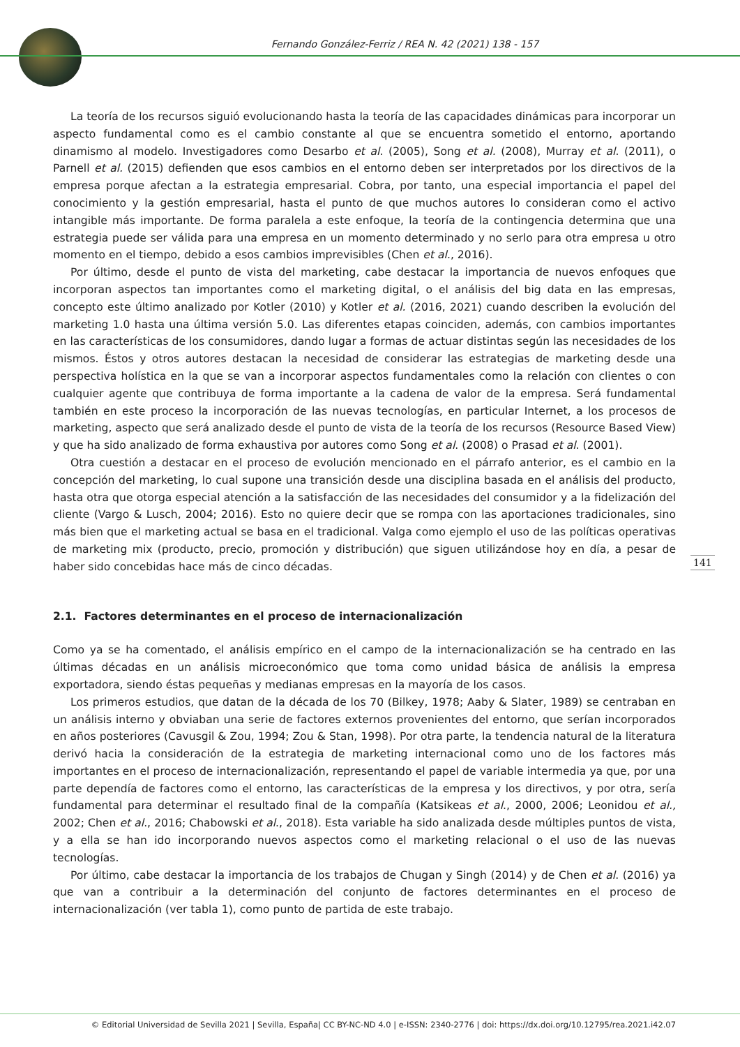Fernando González-Ferriz / REA N. 42 (2021) 138 - 157
La teoría de los recursos siguió evolucionando hasta la teoría de las capacidades dinámicas para incorporar un aspecto fundamental como es el cambio constante al que se encuentra sometido el entorno, aportando dinamismo al modelo. Investigadores como Desarbo et al. (2005), Song et al. (2008), Murray et al. (2011), o Parnell et al. (2015) defienden que esos cambios en el entorno deben ser interpretados por los directivos de la empresa porque afectan a la estrategia empresarial. Cobra, por tanto, una especial importancia el papel del conocimiento y la gestión empresarial, hasta el punto de que muchos autores lo consideran como el activo intangible más importante. De forma paralela a este enfoque, la teoría de la contingencia determina que una estrategia puede ser válida para una empresa en un momento determinado y no serlo para otra empresa u otro momento en el tiempo, debido a esos cambios imprevisibles (Chen et al., 2016).
Por último, desde el punto de vista del marketing, cabe destacar la importancia de nuevos enfoques que incorporan aspectos tan importantes como el marketing digital, o el análisis del big data en las empresas, concepto este último analizado por Kotler (2010) y Kotler et al. (2016, 2021) cuando describen la evolución del marketing 1.0 hasta una última versión 5.0. Las diferentes etapas coinciden, además, con cambios importantes en las características de los consumidores, dando lugar a formas de actuar distintas según las necesidades de los mismos. Éstos y otros autores destacan la necesidad de considerar las estrategias de marketing desde una perspectiva holística en la que se van a incorporar aspectos fundamentales como la relación con clientes o con cualquier agente que contribuya de forma importante a la cadena de valor de la empresa. Será fundamental también en este proceso la incorporación de las nuevas tecnologías, en particular Internet, a los procesos de marketing, aspecto que será analizado desde el punto de vista de la teoría de los recursos (Resource Based View) y que ha sido analizado de forma exhaustiva por autores como Song et al. (2008) o Prasad et al. (2001).
Otra cuestión a destacar en el proceso de evolución mencionado en el párrafo anterior, es el cambio en la concepción del marketing, lo cual supone una transición desde una disciplina basada en el análisis del producto, hasta otra que otorga especial atención a la satisfacción de las necesidades del consumidor y a la fidelización del cliente (Vargo & Lusch, 2004; 2016). Esto no quiere decir que se rompa con las aportaciones tradicionales, sino más bien que el marketing actual se basa en el tradicional. Valga como ejemplo el uso de las políticas operativas de marketing mix (producto, precio, promoción y distribución) que siguen utilizándose hoy en día, a pesar de haber sido concebidas hace más de cinco décadas.
2.1. Factores determinantes en el proceso de internacionalización
Como ya se ha comentado, el análisis empírico en el campo de la internacionalización se ha centrado en las últimas décadas en un análisis microeconómico que toma como unidad básica de análisis la empresa exportadora, siendo éstas pequeñas y medianas empresas en la mayoría de los casos.
Los primeros estudios, que datan de la década de los 70 (Bilkey, 1978; Aaby & Slater, 1989) se centraban en un análisis interno y obviaban una serie de factores externos provenientes del entorno, que serían incorporados en años posteriores (Cavusgil & Zou, 1994; Zou & Stan, 1998). Por otra parte, la tendencia natural de la literatura derivó hacia la consideración de la estrategia de marketing internacional como uno de los factores más importantes en el proceso de internacionalización, representando el papel de variable intermedia ya que, por una parte dependía de factores como el entorno, las características de la empresa y los directivos, y por otra, sería fundamental para determinar el resultado final de la compañía (Katsikeas et al., 2000, 2006; Leonidou et al., 2002; Chen et al., 2016; Chabowski et al., 2018). Esta variable ha sido analizada desde múltiples puntos de vista, y a ella se han ido incorporando nuevos aspectos como el marketing relacional o el uso de las nuevas tecnologías.
Por último, cabe destacar la importancia de los trabajos de Chugan y Singh (2014) y de Chen et al. (2016) ya que van a contribuir a la determinación del conjunto de factores determinantes en el proceso de internacionalización (ver tabla 1), como punto de partida de este trabajo.
141
© Editorial Universidad de Sevilla 2021 | Sevilla, España| CC BY-NC-ND 4.0 | e-ISSN: 2340-2776 | doi: https://dx.doi.org/10.12795/rea.2021.i42.07